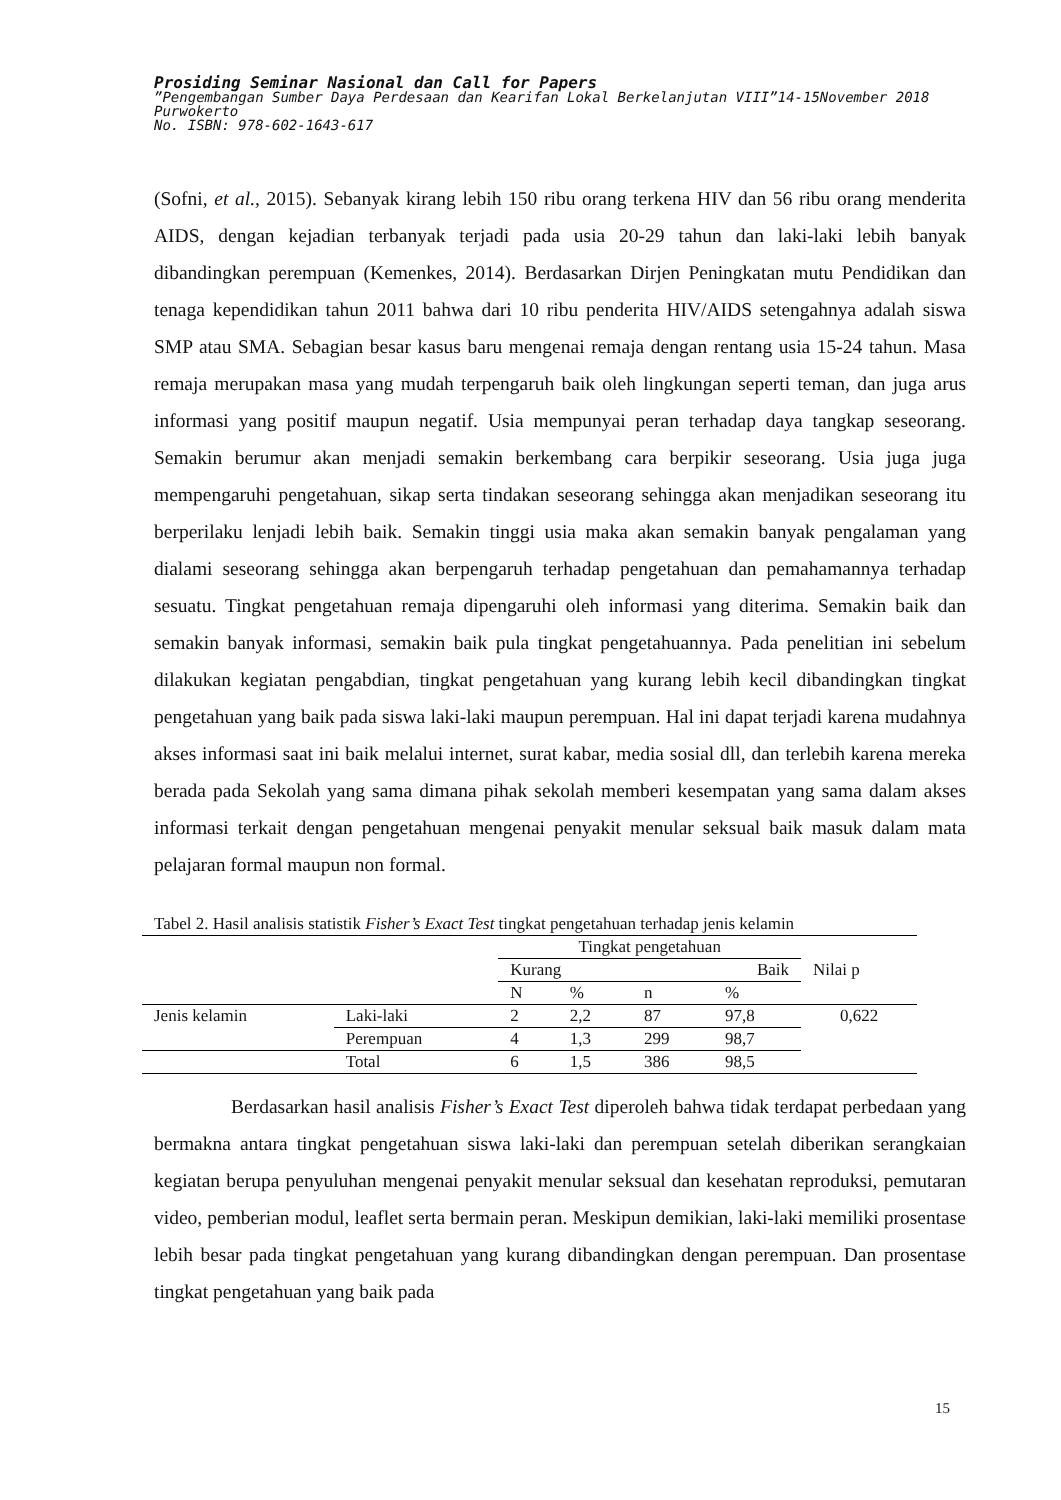Prosiding Seminar Nasional dan Call for Papers
”Pengembangan Sumber Daya Perdesaan dan Kearifan Lokal Berkelanjutan VIII”14-15November 2018
Purwokerto
No. ISBN: 978-602-1643-617
(Sofni, et al., 2015). Sebanyak kirang lebih 150 ribu orang terkena HIV dan 56 ribu orang menderita AIDS, dengan kejadian terbanyak terjadi pada usia 20-29 tahun dan laki-laki lebih banyak dibandingkan perempuan (Kemenkes, 2014). Berdasarkan Dirjen Peningkatan mutu Pendidikan dan tenaga kependidikan tahun 2011 bahwa dari 10 ribu penderita HIV/AIDS setengahnya adalah siswa SMP atau SMA. Sebagian besar kasus baru mengenai remaja dengan rentang usia 15-24 tahun. Masa remaja merupakan masa yang mudah terpengaruh baik oleh lingkungan seperti teman, dan juga arus informasi yang positif maupun negatif. Usia mempunyai peran terhadap daya tangkap seseorang. Semakin berumur akan menjadi semakin berkembang cara berpikir seseorang. Usia juga juga mempengaruhi pengetahuan, sikap serta tindakan seseorang sehingga akan menjadikan seseorang itu berperilaku lenjadi lebih baik. Semakin tinggi usia maka akan semakin banyak pengalaman yang dialami seseorang sehingga akan berpengaruh terhadap pengetahuan dan pemahamannya terhadap sesuatu. Tingkat pengetahuan remaja dipengaruhi oleh informasi yang diterima. Semakin baik dan semakin banyak informasi, semakin baik pula tingkat pengetahuannya. Pada penelitian ini sebelum dilakukan kegiatan pengabdian, tingkat pengetahuan yang kurang lebih kecil dibandingkan tingkat pengetahuan yang baik pada siswa laki-laki maupun perempuan. Hal ini dapat terjadi karena mudahnya akses informasi saat ini baik melalui internet, surat kabar, media sosial dll, dan terlebih karena mereka berada pada Sekolah yang sama dimana pihak sekolah memberi kesempatan yang sama dalam akses informasi terkait dengan pengetahuan mengenai penyakit menular seksual baik masuk dalam mata pelajaran formal maupun non formal.
Tabel 2. Hasil analisis statistik Fisher’s Exact Test tingkat pengetahuan terhadap jenis kelamin
| | | Tingkat pengetahuan | | | | Nilai p |
| | | Kurang | | Baik | | |
| | | N | % | n | % | |
| Jenis kelamin | Laki-laki | 2 | 2,2 | 87 | 97,8 | 0,622 |
| | Perempuan | 4 | 1,3 | 299 | 98,7 | |
| | Total | 6 | 1,5 | 386 | 98,5 | |
Berdasarkan hasil analisis Fisher’s Exact Test diperoleh bahwa tidak terdapat perbedaan yang bermakna antara tingkat pengetahuan siswa laki-laki dan perempuan setelah diberikan serangkaian kegiatan berupa penyuluhan mengenai penyakit menular seksual dan kesehatan reproduksi, pemutaran video, pemberian modul, leaflet serta bermain peran. Meskipun demikian, laki-laki memiliki prosentase lebih besar pada tingkat pengetahuan yang kurang dibandingkan dengan perempuan. Dan prosentase tingkat pengetahuan yang baik pada
15